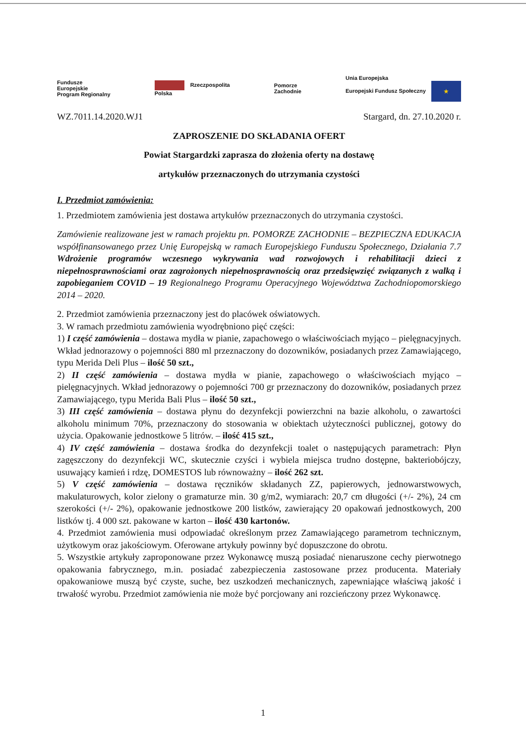Fundusze
Europejskie
Program Regionalny Rzeczpospolita
Polska Pomorze
Zachodnie Unia Europejska
Europejski Fundusz Społeczny ★
WZ.7011.14.2020.WJ1 Stargard, dn. 27.10.2020 r.
ZAPROSZENIE DO SKŁADANIA OFERT
Powiat Stargardzki zaprasza do złożenia oferty na dostawę
artykułów przeznaczonych do utrzymania czystości
I. Przedmiot zamówienia:
1. Przedmiotem zamówienia jest dostawa artykułów przeznaczonych do utrzymania czystości.
Zamówienie realizowane jest w ramach projektu pn. POMORZE ZACHODNIE – BEZPIECZNA EDUKACJA współfinansowanego przez Unię Europejską w ramach Europejskiego Funduszu Społecznego, Działania 7.7 Wdrożenie programów wczesnego wykrywania wad rozwojowych i rehabilitacji dzieci z niepełnosprawnościami oraz zagrożonych niepełnosprawnością oraz przedsięwzięć związanych z walką i zapobieganiem COVID – 19 Regionalnego Programu Operacyjnego Województwa Zachodniopomorskiego 2014 – 2020.
2. Przedmiot zamówienia przeznaczony jest do placówek oświatowych.
3. W ramach przedmiotu zamówienia wyodrębniono pięć części:
1) I część zamówienia – dostawa mydła w pianie, zapachowego o właściwościach myjąco – pielęgnacyjnych. Wkład jednorazowy o pojemności 880 ml przeznaczony do dozowników, posiadanych przez Zamawiającego, typu Merida Deli Plus – ilość 50 szt.,
2) II część zamówienia – dostawa mydła w pianie, zapachowego o właściwościach myjąco – pielęgnacyjnych. Wkład jednorazowy o pojemności 700 gr przeznaczony do dozowników, posiadanych przez Zamawiającego, typu Merida Bali Plus – ilość 50 szt.,
3) III część zamówienia – dostawa płynu do dezynfekcji powierzchni na bazie alkoholu, o zawartości alkoholu minimum 70%, przeznaczony do stosowania w obiektach użyteczności publicznej, gotowy do użycia. Opakowanie jednostkowe 5 litrów. – ilość 415 szt.,
4) IV część zamówienia – dostawa środka do dezynfekcji toalet o następujących parametrach: Płyn zagęszczony do dezynfekcji WC, skutecznie czyści i wybiela miejsca trudno dostępne, bakteriobójczy, usuwający kamień i rdzę, DOMESTOS lub równoważny – ilość 262 szt.
5) V część zamówienia – dostawa ręczników składanych ZZ, papierowych, jednowarstwowych, makulaturowych, kolor zielony o gramaturze min. 30 g/m2, wymiarach: 20,7 cm długości (+/- 2%), 24 cm szerokości (+/- 2%), opakowanie jednostkowe 200 listków, zawierający 20 opakowań jednostkowych, 200 listków tj. 4 000 szt. pakowane w karton – ilość 430 kartonów.
4. Przedmiot zamówienia musi odpowiadać określonym przez Zamawiającego parametrom technicznym, użytkowym oraz jakościowym. Oferowane artykuły powinny być dopuszczone do obrotu.
5. Wszystkie artykuły zaproponowane przez Wykonawcę muszą posiadać nienaruszone cechy pierwotnego opakowania fabrycznego, m.in. posiadać zabezpieczenia zastosowane przez producenta. Materiały opakowaniowe muszą być czyste, suche, bez uszkodzeń mechanicznych, zapewniające właściwą jakość i trwałość wyrobu. Przedmiot zamówienia nie może być porcjowany ani rozcieńczony przez Wykonawcę.
1